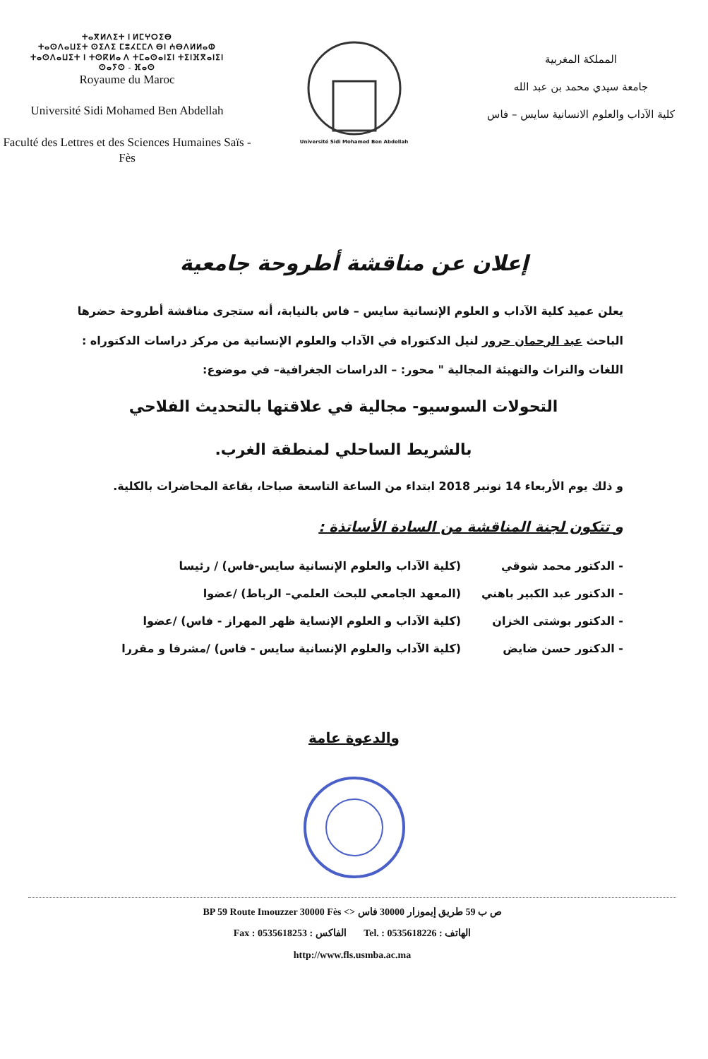ⵜⴰⴳⵍⴷⵉⵜ ⵏ ⵍⵎⵖⵔⵉⴱ
ⵜⴰⵙⴷⴰⵡⵉⵜ ⵙⵉⴷⵉ ⵎⵓⵃⵎⵎⴷ ⴱⵏ ⵄⴱⴷⵍⵍⴰⵀ
ⵜⴰⵙⴷⴰⵡⵉⵜ ⵏ ⵜⵙⴽⵍⴰ ⴷ ⵜⵎⴰⵙⴰⵏⵉⵏ ⵜⵉⵏⴼⴳⴰⵏⵉⵏ
ⵙⴰⵢⵙ - ⴼⴰⵙ
Royaume du Maroc
Université Sidi Mohamed Ben Abdellah
Faculté des Lettres et des Sciences Humaines Saïs -Fès
Université Sidi Mohamed Ben Abdellah
المملكة المغربية
جامعة سيدي محمد بن عبد الله
كلية الآداب والعلوم الانسانية سايس – فاس
إعلان عن مناقشة أطروحة جامعية
يعلن عميد كلية الآداب و العلوم الإنسانية سايس – فاس بالنيابة، أنه ستجرى مناقشة أطروحة حضرها الباحث عبد الرحمان حرور لنيل الدكتوراه في الآداب والعلوم الإنسانية من مركز دراسات الدكتوراه : اللغات والتراث والتهيئة المجالية " محور: – الدراسات الجغرافية– في موضوع:
التحولات السوسيو- مجالية في علاقتها بالتحديث الفلاحي
بالشريط الساحلي لمنطقة الغرب.
و ذلك يوم الأربعاء 14 نونبر 2018 ابتداء من الساعة التاسعة صباحا، بقاعة المحاضرات بالكلية.
و تتكون لجنة المناقشة من السادة الأساتذة :
- الدكتور محمد شوقي (كلية الآداب والعلوم الإنسانية سايس-فاس) / رئيسا
- الدكتور عبد الكبير باهني (المعهد الجامعي للبحث العلمي– الرباط) /عضوا
- الدكتور بوشتى الخزان (كلية الآداب و العلوم الإنساية ظهر المهراز - فاس) /عضوا
- الدكتور حسن ضايض (كلية الآداب والعلوم الإنسانية سايس - فاس) /مشرفا و مقررا
والدعوة عامة
BP 59 Route Imouzzer 30000 Fès <> ص ب 59 طريق إيموزار 30000 فاس
Fax : 0535618253 : الفاكس Tel. : 0535618226 : الهاتف
http://www.fls.usmba.ac.ma